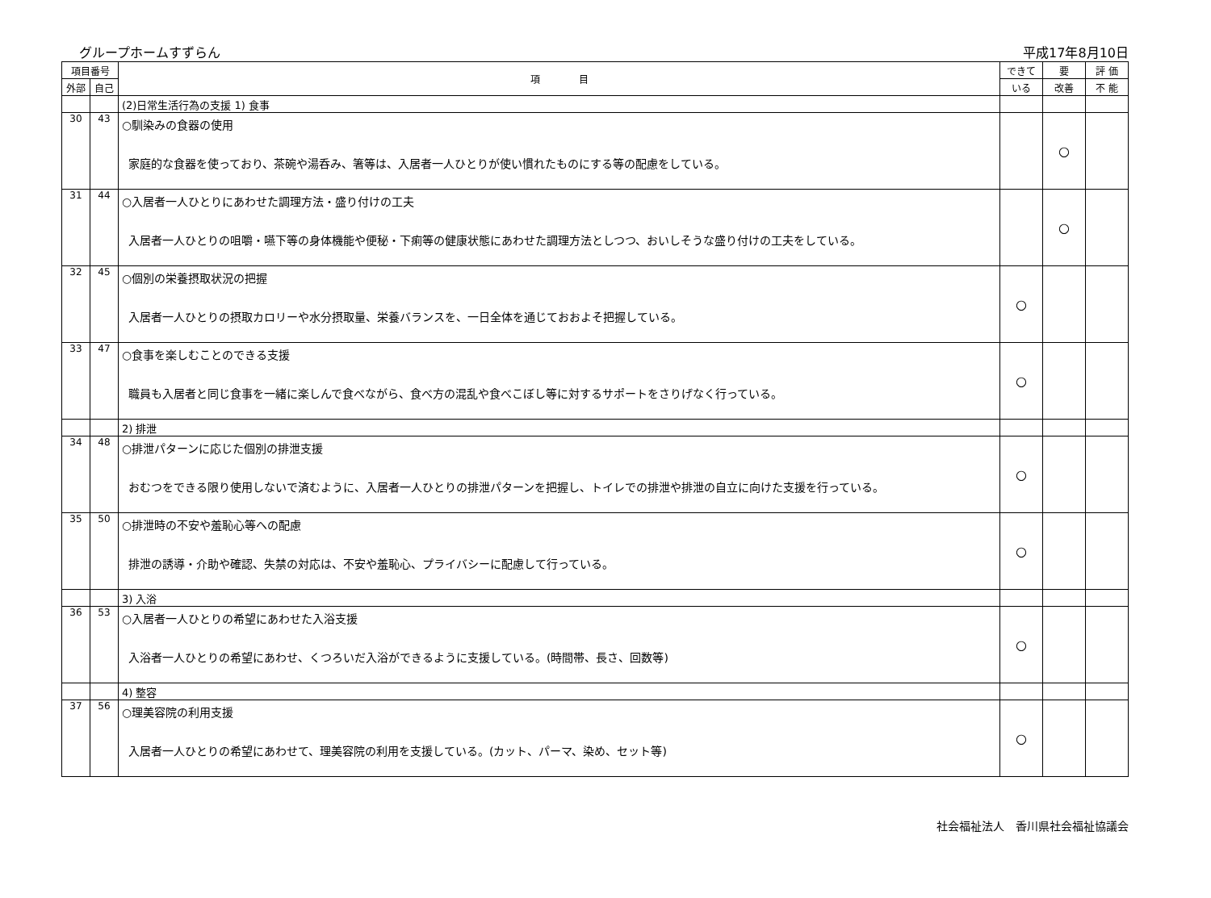グループホームすずらん 平成17年8月10日
| 項目番号 | | 項 目 | できて | 要 | 評 価 |
| --- | --- | --- | --- | --- | --- |
| 外部 | 自己 | | いる | 改善 | 不 能 |
| | | (2)日常生活行為の支援 1) 食事 | | | |
| 30 | 43 | ○馴染みの食器の使用 家庭的な食器を使っており、茶碗や湯呑み、箸等は、入居者一人ひとりが使い慣れたものにする等の配慮をしている。 | | ○ | |
| 31 | 44 | ○入居者一人ひとりにあわせた調理方法・盛り付けの工夫 入居者一人ひとりの咀嚼・嚥下等の身体機能や便秘・下痢等の健康状態にあわせた調理方法としつつ、おいしそうな盛り付けの工夫をしている。 | | ○ | |
| 32 | 45 | ○個別の栄養摂取状況の把握 入居者一人ひとりの摂取カロリーや水分摂取量、栄養バランスを、一日全体を通じておおよそ把握している。 | ○ | | |
| 33 | 47 | ○食事を楽しむことのできる支援 職員も入居者と同じ食事を一緒に楽しんで食べながら、食べ方の混乱や食べこぼし等に対するサポートをさりげなく行っている。 | ○ | | |
| | | 2) 排泄 | | | |
| 34 | 48 | ○排泄パターンに応じた個別の排泄支援 おむつをできる限り使用しないで済むように、入居者一人ひとりの排泄パターンを把握し、トイレでの排泄や排泄の自立に向けた支援を行っている。 | ○ | | |
| 35 | 50 | ○排泄時の不安や羞恥心等への配慮 排泄の誘導・介助や確認、失禁の対応は、不安や羞恥心、プライバシーに配慮して行っている。 | ○ | | |
| | | 3) 入浴 | | | |
| 36 | 53 | ○入居者一人ひとりの希望にあわせた入浴支援 入浴者一人ひとりの希望にあわせ、くつろいだ入浴ができるように支援している。(時間帯、長さ、回数等) | ○ | | |
| | | 4) 整容 | | | |
| 37 | 56 | ○理美容院の利用支援 入居者一人ひとりの希望にあわせて、理美容院の利用を支援している。(カット、パーマ、染め、セット等) | ○ | | |
社会福祉法人　香川県社会福祉協議会